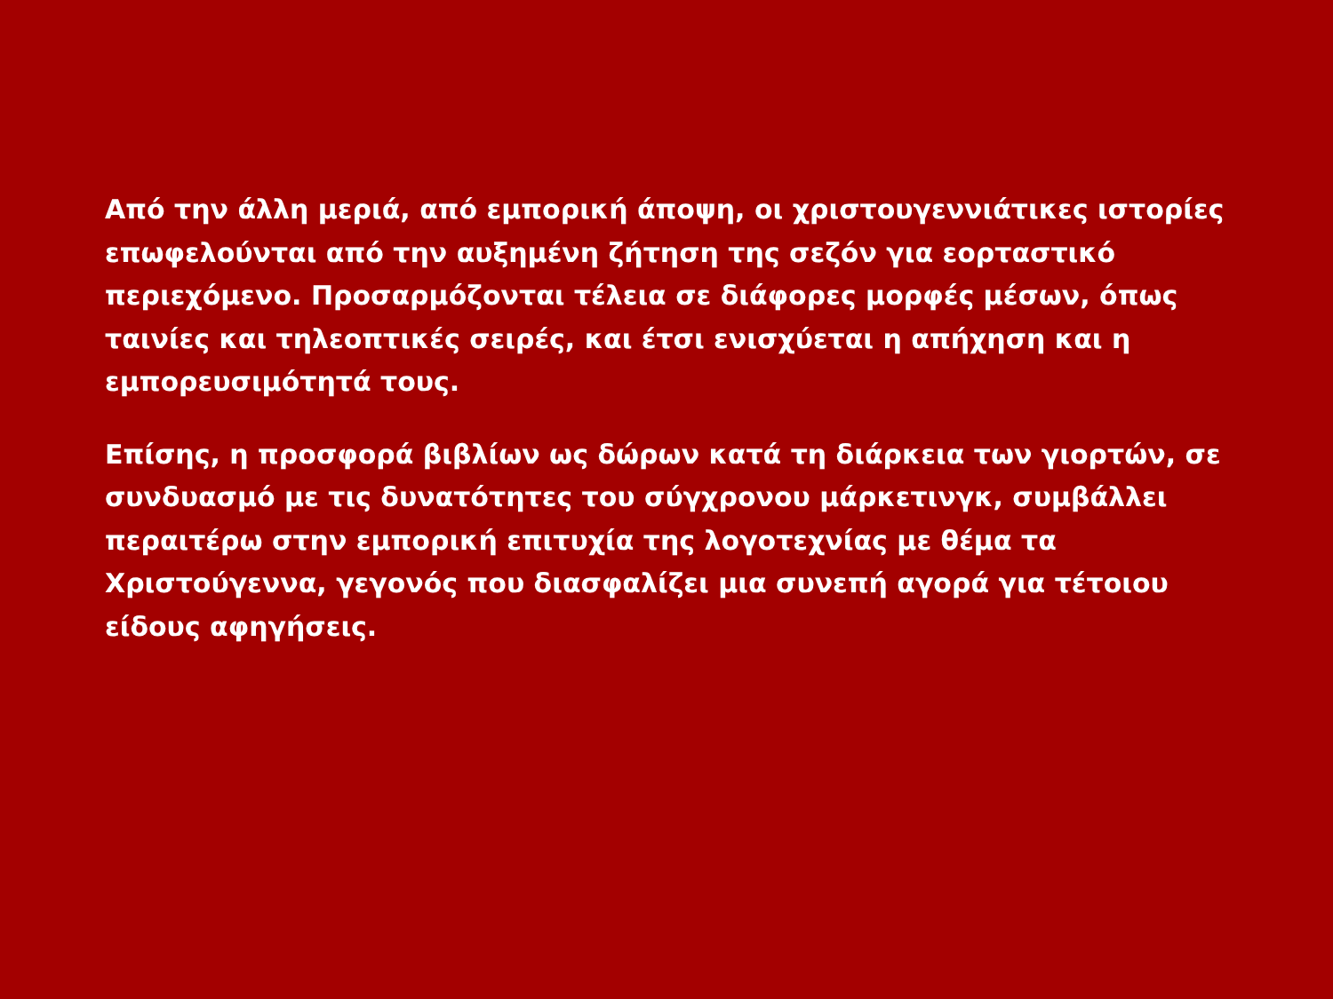Από την άλλη μεριά, από εμπορική άποψη, οι χριστουγεννιάτικες ιστορίες επωφελούνται από την αυξημένη ζήτηση της σεζόν για εορταστικό περιεχόμενο. Προσαρμόζονται τέλεια σε διάφορες μορφές μέσων, όπως ταινίες και τηλεοπτικές σειρές, και έτσι ενισχύεται η απήχηση και η εμπορευσιμότητά τους.
Επίσης, η προσφορά βιβλίων ως δώρων κατά τη διάρκεια των γιορτών, σε συνδυασμό με τις δυνατότητες του σύγχρονου μάρκετινγκ, συμβάλλει περαιτέρω στην εμπορική επιτυχία της λογοτεχνίας με θέμα τα Χριστούγεννα, γεγονός που διασφαλίζει μια συνεπή αγορά για τέτοιου είδους αφηγήσεις.